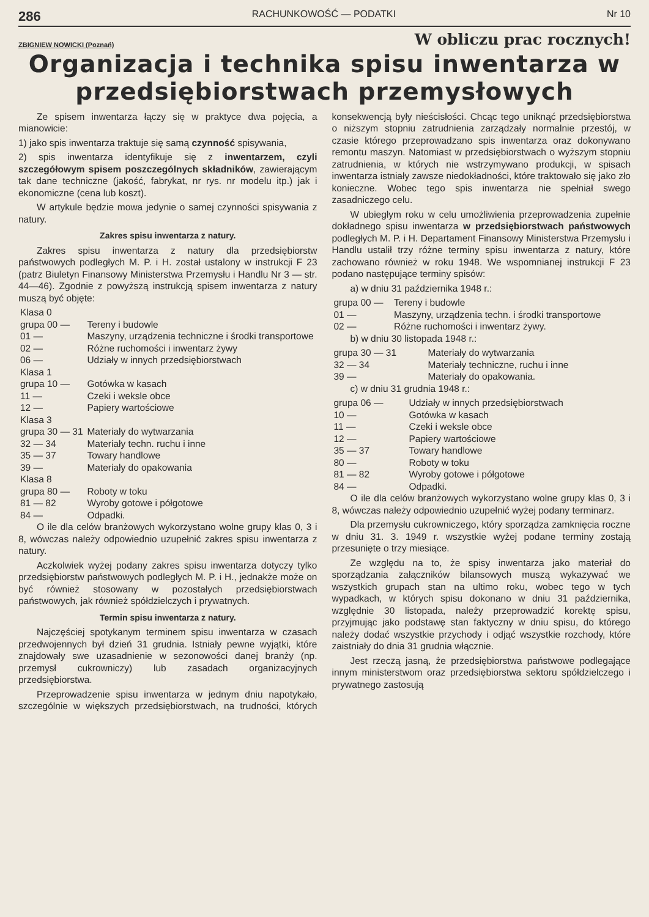286 RACHUNKOWOŚĆ — PODATKI Nr 10
ZBIGNIEW NOWICKI (Poznań) W obliczu prac rocznych!
Organizacja i technika spisu inwentarza w przedsiębiorstwach przemysłowych
Ze spisem inwentarza łączy się w praktyce dwa pojęcia, a mianowicie:
1) jako spis inwentarza traktuje się samą czynność spisywania,
2) spis inwentarza identyfikuje się z inwentarzem, czyli szczegółowym spisem poszczególnych składników, zawierającym tak dane techniczne (jakość, fabrykat, nr rys. nr modelu itp.) jak i ekonomiczne (cena lub koszt).
W artykule będzie mowa jedynie o samej czynności spisywania z natury.
Zakres spisu inwentarza z natury.
Zakres spisu inwentarza z natury dla przedsiębiorstw państwowych podległych M. P. i H. został ustalony w instrukcji F 23 (patrz Biuletyn Finansowy Ministerstwa Przemysłu i Handlu Nr 3 — str. 44—46). Zgodnie z powyższą instrukcją spisem inwentarza z natury muszą być objęte:
| Klasa 0 | |
| grupa 00 — | Tereny i budowle |
| 01 — | Maszyny, urządzenia techniczne i środki transportowe |
| 02 — | Różne ruchomości i inwentarz żywy |
| 06 — | Udziały w innych przedsiębiorstwach |
| Klasa 1 | |
| grupa 10 — | Gotówka w kasach |
| 11 — | Czeki i weksle obce |
| 12 — | Papiery wartościowe |
| Klasa 3 | |
| grupa 30 — 31 | Materiały do wytwarzania |
| 32 — 34 | Materiały techn. ruchu i inne |
| 35 — 37 | Towary handlowe |
| 39 — | Materiały do opakowania |
| Klasa 8 | |
| grupa 80 — | Roboty w toku |
| 81 — 82 | Wyroby gotowe i półgotowe |
| 84 — | Odpadki. |
O ile dla celów branżowych wykorzystano wolne grupy klas 0, 3 i 8, wówczas należy odpowiednio uzupełnić zakres spisu inwentarza z natury.
Aczkolwiek wyżej podany zakres spisu inwentarza dotyczy tylko przedsiębiorstw państwowych podległych M. P. i H., jednakże może on być również stosowany w pozostałych przedsiębiorstwach państwowych, jak również spółdzielczych i prywatnych.
Termin spisu inwentarza z natury.
Najczęściej spotykanym terminem spisu inwentarza w czasach przedwojennych był dzień 31 grudnia. Istniały pewne wyjątki, które znajdowały swe uzasadnienie w sezonowości danej branży (np. przemysł cukrowniczy) lub zasadach organizacyjnych przedsiębiorstwa.
Przeprowadzenie spisu inwentarza w jednym dniu napotykało, szczególnie w większych przedsiębiorstwach, na trudności, których konsekwencją były nieścisłości. Chcąc tego uniknąć przedsiębiorstwa o niższym stopniu zatrudnienia zarządzały normalnie przestój, w czasie którego przeprowadzano spis inwentarza oraz dokonywano remontu maszyn. Natomiast w przedsiębiorstwach o wyższym stopniu zatrudnienia, w których nie wstrzymywano produkcji, w spisach inwentarza istniały zawsze niedokładności, które traktowało się jako zło konieczne. Wobec tego spis inwentarza nie spełniał swego zasadniczego celu.
W ubiegłym roku w celu umożliwienia przeprowadzenia zupełnie dokładnego spisu inwentarza w przedsiębiorstwach państwowych podległych M. P. i H. Departament Finansowy Ministerstwa Przemysłu i Handlu ustalił trzy różne terminy spisu inwentarza z natury, które zachowano również w roku 1948. We wspomnianej instrukcji F 23 podano następujące terminy spisów:
a) w dniu 31 października 1948 r.:
| grupa 00 — | Tereny i budowle |
| 01 — | Maszyny, urządzenia techn. i środki transportowe |
| 02 — | Różne ruchomości i inwentarz żywy. |
b) w dniu 30 listopada 1948 r.:
| grupa 30 — 31 | Materiały do wytwarzania |
| 32 — 34 | Materiały techniczne, ruchu i inne |
| 39 — | Materiały do opakowania. |
c) w dniu 31 grudnia 1948 r.:
| grupa 06 — | Udziały w innych przedsiębiorstwach |
| 10 — | Gotówka w kasach |
| 11 — | Czeki i weksle obce |
| 12 — | Papiery wartościowe |
| 35 — 37 | Towary handlowe |
| 80 — | Roboty w toku |
| 81 — 82 | Wyroby gotowe i półgotowe |
| 84 — | Odpadki. |
O ile dla celów branżowych wykorzystano wolne grupy klas 0, 3 i 8, wówczas należy odpowiednio uzupełnić wyżej podany terminarz.
Dla przemysłu cukrowniczego, który sporządza zamknięcia roczne w dniu 31. 3. 1949 r. wszystkie wyżej podane terminy zostają przesunięte o trzy miesiące.
Ze względu na to, że spisy inwentarza jako materiał do sporządzania załączników bilansowych muszą wykazywać we wszystkich grupach stan na ultimo roku, wobec tego w tych wypadkach, w których spisu dokonano w dniu 31 października, względnie 30 listopada, należy przeprowadzić korektę spisu, przyjmując jako podstawę stan faktyczny w dniu spisu, do którego należy dodać wszystkie przychody i odjąć wszystkie rozchody, które zaistniały do dnia 31 grudnia włącznie.
Jest rzeczą jasną, że przedsiębiorstwa państwowe podlegające innym ministerstwom oraz przedsiębiorstwa sektoru spółdzielczego i prywatnego zastosują